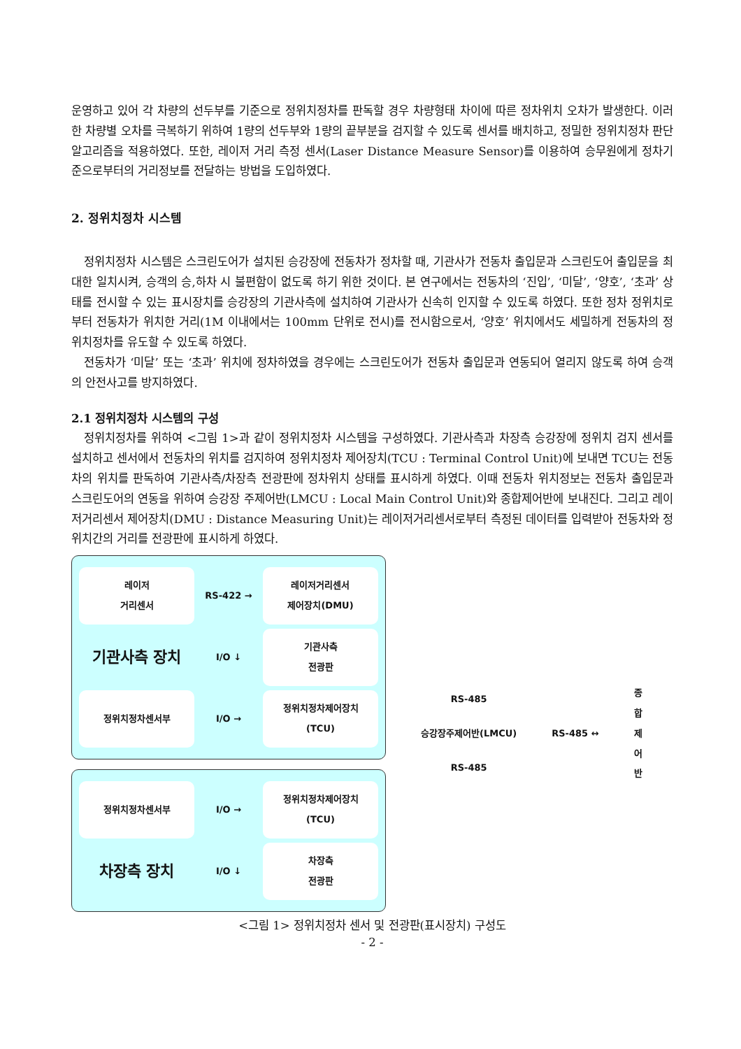운영하고 있어 각 차량의 선두부를 기준으로 정위치정차를 판독할 경우 차량형태 차이에 따른 정차위치 오차가 발생한다. 이러한 차량별 오차를 극복하기 위하여 1량의 선두부와 1량의 끝부분을 검지할 수 있도록 센서를 배치하고, 정밀한 정위치정차 판단 알고리즘을 적용하였다. 또한, 레이저 거리 측정 센서(Laser Distance Measure Sensor)를 이용하여 승무원에게 정차기준으로부터의 거리정보를 전달하는 방법을 도입하였다.
2. 정위치정차 시스템
정위치정차 시스템은 스크린도어가 설치된 승강장에 전동차가 정차할 때, 기관사가 전동차 출입문과 스크린도어 출입문을 최대한 일치시켜, 승객의 승,하차 시 불편함이 없도록 하기 위한 것이다. 본 연구에서는 전동차의 ‘진입’, ‘미달’, ‘양호’, ‘초과’ 상태를 전시할 수 있는 표시장치를 승강장의 기관사측에 설치하여 기관사가 신속히 인지할 수 있도록 하였다. 또한 정차 정위치로부터 전동차가 위치한 거리(1M 이내에서는 100mm 단위로 전시)를 전시함으로서, ‘양호’ 위치에서도 세밀하게 전동차의 정위치정차를 유도할 수 있도록 하였다.
전동차가 ‘미달’ 또는 ‘초과’ 위치에 정차하였을 경우에는 스크린도어가 전동차 출입문과 연동되어 열리지 않도록 하여 승객의 안전사고를 방지하였다.
2.1 정위치정차 시스템의 구성
정위치정차를 위하여 <그림 1>과 같이 정위치정차 시스템을 구성하였다. 기관사측과 차장측 승강장에 정위치 검지 센서를 설치하고 센서에서 전동차의 위치를 검지하여 정위치정차 제어장치(TCU : Terminal Control Unit)에 보내면 TCU는 전동차의 위치를 판독하여 기관사측/차장측 전광판에 정차위치 상태를 표시하게 하였다. 이때 전동차 위치정보는 전동차 출입문과 스크린도어의 연동을 위하여 승강장 주제어반(LMCU : Local Main Control Unit)와 종합제어반에 보내진다. 그리고 레이저거리센서 제어장치(DMU : Distance Measuring Unit)는 레이저거리센서로부터 측정된 데이터를 입력받아 전동차와 정위치간의 거리를 전광판에 표시하게 하였다.
레이저
거리센서
RS-422 →
레이저거리센서
제어장치(DMU)
기관사측 장치
I/O ↓
기관사측
전광판
정위치정차센서부
I/O →
정위치정차제어장치
(TCU)
정위치정차센서부
I/O →
정위치정차제어장치
(TCU)
차장측 장치
I/O ↓
차장측
전광판
RS-485
승강장주제어반(LMCU)
RS-485
RS-485 ↔ 종
합
제
어
반
<그림 1> 정위치정차 센서 및 전광판(표시장치) 구성도
- 2 -